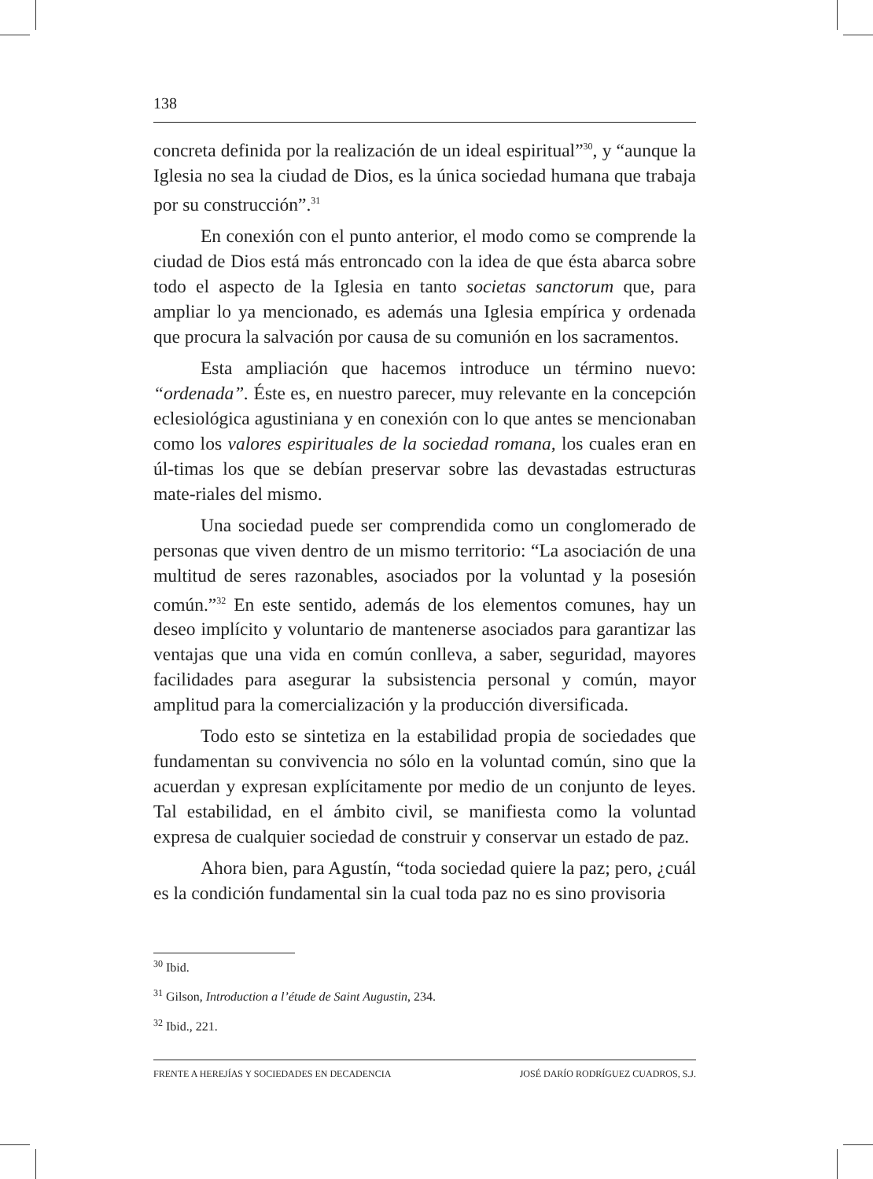138
concreta definida por la realización de un ideal espiritual”<sup>30</sup>, y “aunque la Iglesia no sea la ciudad de Dios, es la única sociedad humana que trabaja por su construcción”.<sup>31</sup>
En conexión con el punto anterior, el modo como se comprende la ciudad de Dios está más entroncado con la idea de que ésta abarca sobre todo el aspecto de la Iglesia en tanto societas sanctorum que, para ampliar lo ya mencionado, es además una Iglesia empírica y ordenada que procura la salvación por causa de su comunión en los sacramentos.
Esta ampliación que hacemos introduce un término nuevo: “ordenada”. Éste es, en nuestro parecer, muy relevante en la concepción eclesiológica agustiniana y en conexión con lo que antes se mencionaban como los valores espirituales de la sociedad romana, los cuales eran en úl-timas los que se debían preservar sobre las devastadas estructuras mate-riales del mismo.
Una sociedad puede ser comprendida como un conglomerado de personas que viven dentro de un mismo territorio: “La asociación de una multitud de seres razonables, asociados por la voluntad y la posesión común.”<sup>32</sup> En este sentido, además de los elementos comunes, hay un deseo implícito y voluntario de mantenerse asociados para garantizar las ventajas que una vida en común conlleva, a saber, seguridad, mayores facilidades para asegurar la subsistencia personal y común, mayor amplitud para la comercialización y la producción diversificada.
Todo esto se sintetiza en la estabilidad propia de sociedades que fundamentan su convivencia no sólo en la voluntad común, sino que la acuerdan y expresan explícitamente por medio de un conjunto de leyes. Tal estabilidad, en el ámbito civil, se manifiesta como la voluntad expresa de cualquier sociedad de construir y conservar un estado de paz.
Ahora bien, para Agustín, “toda sociedad quiere la paz; pero, ¿cuál es la condición fundamental sin la cual toda paz no es sino provisoria
<sup>30</sup> Ibid.
<sup>31</sup> Gilson, Introduction a l’étude de Saint Augustin, 234.
<sup>32</sup> Ibid., 221.
FRENTE A HEREJÍAS Y SOCIEDADES EN DECADENCIA JOSÉ DARÍO RODRÍGUEZ CUADROS, S.J.